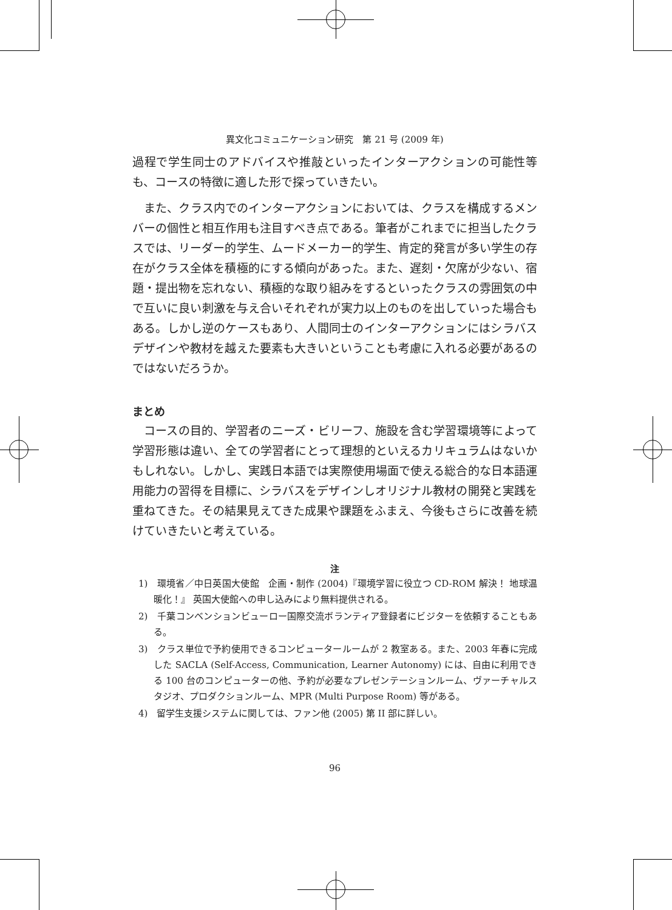異文化コミュニケーション研究　第 21 号 (2009 年)
過程で学生同士のアドバイスや推敲といったインターアクションの可能性等も、コースの特徴に適した形で探っていきたい。
また、クラス内でのインターアクションにおいては、クラスを構成するメンバーの個性と相互作用も注目すべき点である。筆者がこれまでに担当したクラスでは、リーダー的学生、ムードメーカー的学生、肯定的発言が多い学生の存在がクラス全体を積極的にする傾向があった。また、遅刻・欠席が少ない、宿題・提出物を忘れない、積極的な取り組みをするといったクラスの雰囲気の中で互いに良い刺激を与え合いそれぞれが実力以上のものを出していった場合もある。しかし逆のケースもあり、人間同士のインターアクションにはシラバスデザインや教材を越えた要素も大きいということも考慮に入れる必要があるのではないだろうか。
まとめ
コースの目的、学習者のニーズ・ビリーフ、施設を含む学習環境等によって学習形態は違い、全ての学習者にとって理想的といえるカリキュラムはないかもしれない。しかし、実践日本語では実際使用場面で使える総合的な日本語運用能力の習得を目標に、シラバスをデザインしオリジナル教材の開発と実践を重ねてきた。その結果見えてきた成果や課題をふまえ、今後もさらに改善を続けていきたいと考えている。
注
1)　環境省／中日英国大使館　企画・制作 (2004)『環境学習に役立つ CD-ROM 解決！ 地球温暖化！』 英国大使館への申し込みにより無料提供される。
2)　千葉コンベンションビューロー国際交流ボランティア登録者にビジターを依頼することもある。
3)　クラス単位で予約使用できるコンピュータールームが 2 教室ある。また、2003 年春に完成した SACLA (Self-Access, Communication, Learner Autonomy) には、自由に利用できる 100 台のコンピューターの他、予約が必要なプレゼンテーションルーム、ヴァーチャルスタジオ、プロダクションルーム、MPR (Multi Purpose Room) 等がある。
4)　留学生支援システムに関しては、ファン他 (2005) 第 II 部に詳しい。
96